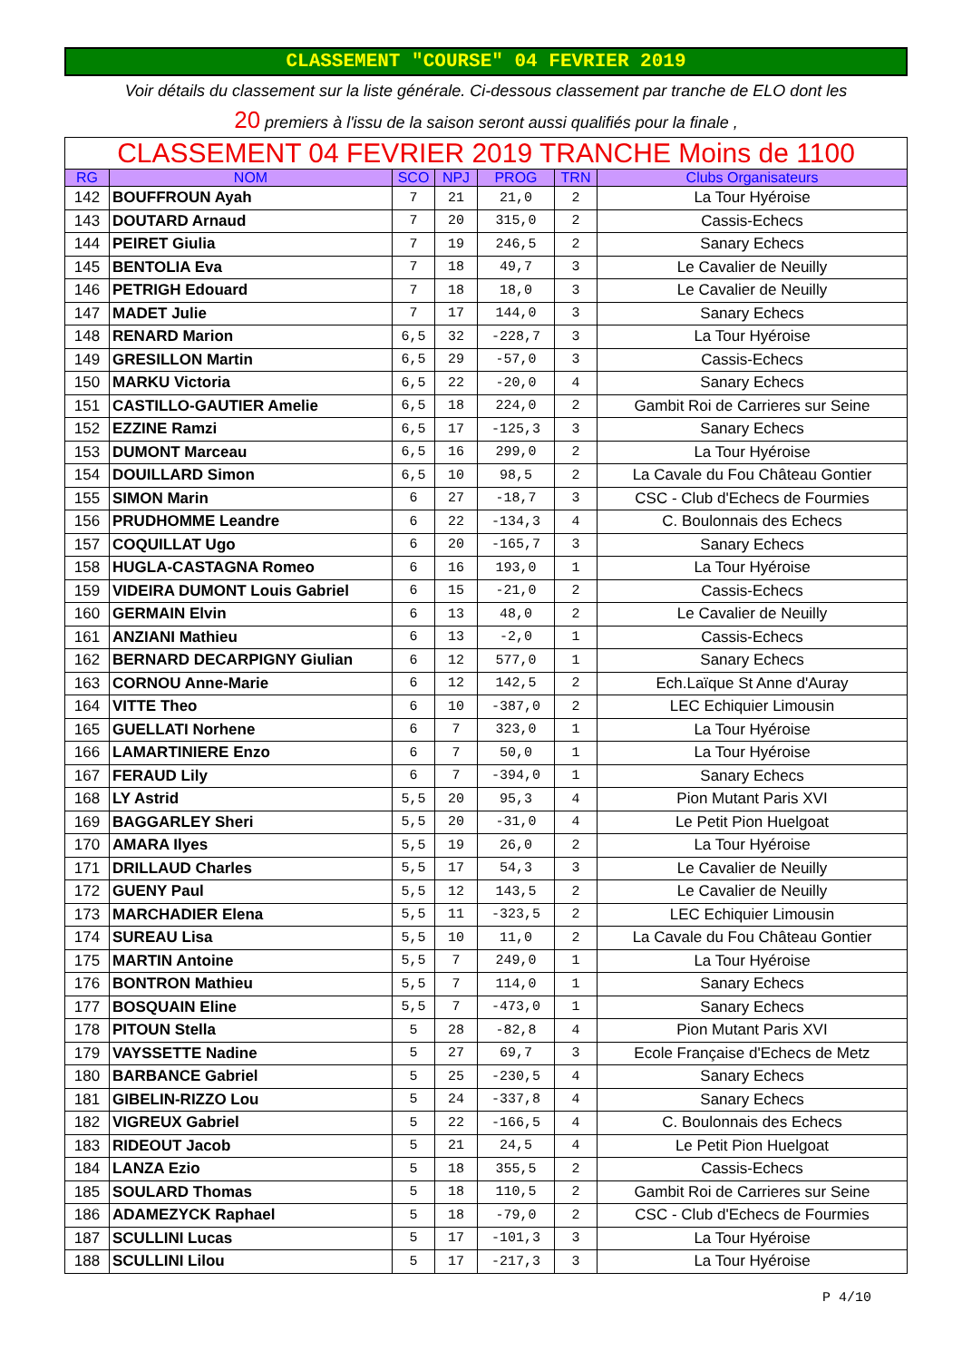CLASSEMENT "COURSE" 04 FEVRIER 2019
Voir détails du classement sur la liste générale. Ci-dessous classement par tranche de ELO dont les
20 premiers à l'issu de la saison seront aussi qualifiés pour la finale ,
| CLASSEMENT 04 FEVRIER 2019 TRANCHE Moins de 1100 | | | | | | |
| RG | NOM | SCO | NPJ | PROG | TRN | Clubs Organisateurs |
| 142 | BOUFFROUN Ayah | 7 | 21 | 21,0 | 2 | La Tour Hyéroise |
| 143 | DOUTARD Arnaud | 7 | 20 | 315,0 | 2 | Cassis-Echecs |
| 144 | PEIRET Giulia | 7 | 19 | 246,5 | 2 | Sanary Echecs |
| 145 | BENTOLIA Eva | 7 | 18 | 49,7 | 3 | Le Cavalier de Neuilly |
| 146 | PETRIGH Edouard | 7 | 18 | 18,0 | 3 | Le Cavalier de Neuilly |
| 147 | MADET Julie | 7 | 17 | 144,0 | 3 | Sanary Echecs |
| 148 | RENARD Marion | 6,5 | 32 | -228,7 | 3 | La Tour Hyéroise |
| 149 | GRESILLON Martin | 6,5 | 29 | -57,0 | 3 | Cassis-Echecs |
| 150 | MARKU Victoria | 6,5 | 22 | -20,0 | 4 | Sanary Echecs |
| 151 | CASTILLO-GAUTIER Amelie | 6,5 | 18 | 224,0 | 2 | Gambit Roi de Carrieres sur Seine |
| 152 | EZZINE Ramzi | 6,5 | 17 | -125,3 | 3 | Sanary Echecs |
| 153 | DUMONT Marceau | 6,5 | 16 | 299,0 | 2 | La Tour Hyéroise |
| 154 | DOUILLARD Simon | 6,5 | 10 | 98,5 | 2 | La Cavale du Fou Château Gontier |
| 155 | SIMON Marin | 6 | 27 | -18,7 | 3 | CSC - Club d'Echecs de Fourmies |
| 156 | PRUDHOMME Leandre | 6 | 22 | -134,3 | 4 | C. Boulonnais des Echecs |
| 157 | COQUILLAT Ugo | 6 | 20 | -165,7 | 3 | Sanary Echecs |
| 158 | HUGLA-CASTAGNA Romeo | 6 | 16 | 193,0 | 1 | La Tour Hyéroise |
| 159 | VIDEIRA DUMONT Louis Gabriel | 6 | 15 | -21,0 | 2 | Cassis-Echecs |
| 160 | GERMAIN Elvin | 6 | 13 | 48,0 | 2 | Le Cavalier de Neuilly |
| 161 | ANZIANI Mathieu | 6 | 13 | -2,0 | 1 | Cassis-Echecs |
| 162 | BERNARD DECARPIGNY Giulian | 6 | 12 | 577,0 | 1 | Sanary Echecs |
| 163 | CORNOU Anne-Marie | 6 | 12 | 142,5 | 2 | Ech.Laïque St Anne d'Auray |
| 164 | VITTE Theo | 6 | 10 | -387,0 | 2 | LEC Echiquier Limousin |
| 165 | GUELLATI Norhene | 6 | 7 | 323,0 | 1 | La Tour Hyéroise |
| 166 | LAMARTINIERE Enzo | 6 | 7 | 50,0 | 1 | La Tour Hyéroise |
| 167 | FERAUD Lily | 6 | 7 | -394,0 | 1 | Sanary Echecs |
| 168 | LY Astrid | 5,5 | 20 | 95,3 | 4 | Pion Mutant Paris XVI |
| 169 | BAGGARLEY Sheri | 5,5 | 20 | -31,0 | 4 | Le Petit Pion Huelgoat |
| 170 | AMARA Ilyes | 5,5 | 19 | 26,0 | 2 | La Tour Hyéroise |
| 171 | DRILLAUD Charles | 5,5 | 17 | 54,3 | 3 | Le Cavalier de Neuilly |
| 172 | GUENY Paul | 5,5 | 12 | 143,5 | 2 | Le Cavalier de Neuilly |
| 173 | MARCHADIER Elena | 5,5 | 11 | -323,5 | 2 | LEC Echiquier Limousin |
| 174 | SUREAU Lisa | 5,5 | 10 | 11,0 | 2 | La Cavale du Fou Château Gontier |
| 175 | MARTIN Antoine | 5,5 | 7 | 249,0 | 1 | La Tour Hyéroise |
| 176 | BONTRON Mathieu | 5,5 | 7 | 114,0 | 1 | Sanary Echecs |
| 177 | BOSQUAIN Eline | 5,5 | 7 | -473,0 | 1 | Sanary Echecs |
| 178 | PITOUN Stella | 5 | 28 | -82,8 | 4 | Pion Mutant Paris XVI |
| 179 | VAYSSETTE Nadine | 5 | 27 | 69,7 | 3 | Ecole Française d'Echecs de Metz |
| 180 | BARBANCE Gabriel | 5 | 25 | -230,5 | 4 | Sanary Echecs |
| 181 | GIBELIN-RIZZO Lou | 5 | 24 | -337,8 | 4 | Sanary Echecs |
| 182 | VIGREUX Gabriel | 5 | 22 | -166,5 | 4 | C. Boulonnais des Echecs |
| 183 | RIDEOUT Jacob | 5 | 21 | 24,5 | 4 | Le Petit Pion Huelgoat |
| 184 | LANZA Ezio | 5 | 18 | 355,5 | 2 | Cassis-Echecs |
| 185 | SOULARD Thomas | 5 | 18 | 110,5 | 2 | Gambit Roi de Carrieres sur Seine |
| 186 | ADAMEZYCK Raphael | 5 | 18 | -79,0 | 2 | CSC - Club d'Echecs de Fourmies |
| 187 | SCULLINI Lucas | 5 | 17 | -101,3 | 3 | La Tour Hyéroise |
| 188 | SCULLINI Lilou | 5 | 17 | -217,3 | 3 | La Tour Hyéroise |
P 4/10